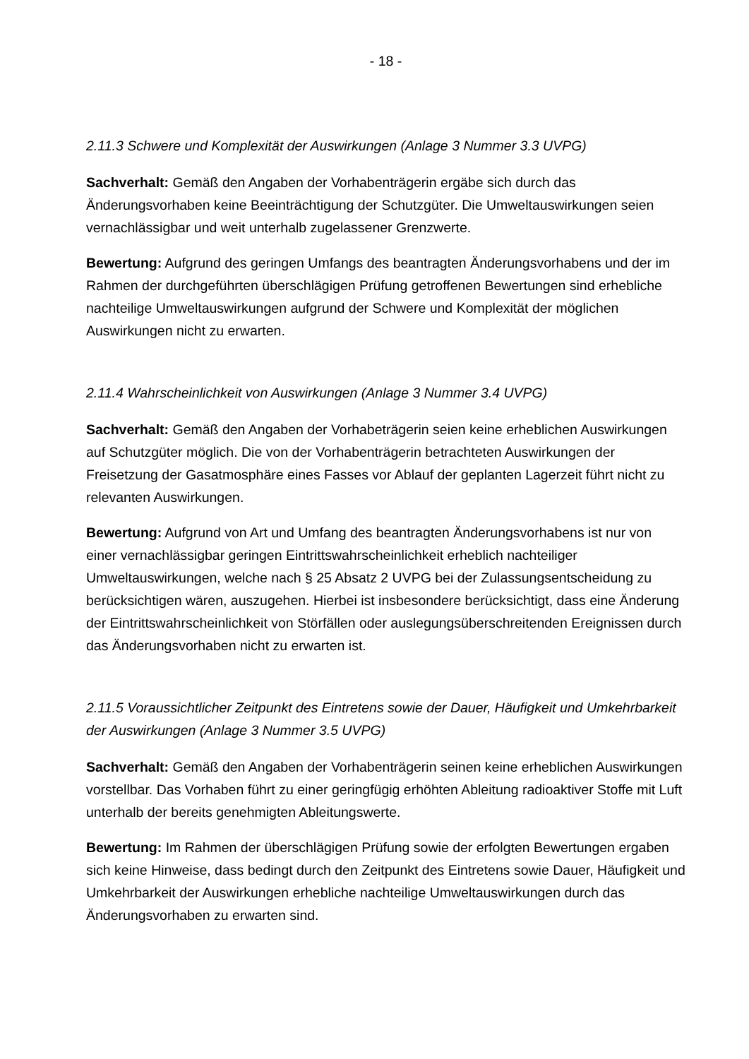- 18 -
2.11.3 Schwere und Komplexität der Auswirkungen (Anlage 3 Nummer 3.3 UVPG)
Sachverhalt: Gemäß den Angaben der Vorhabenträgerin ergäbe sich durch das Änderungsvorhaben keine Beeinträchtigung der Schutzgüter. Die Umweltauswirkungen seien vernachlässigbar und weit unterhalb zugelassener Grenzwerte.
Bewertung: Aufgrund des geringen Umfangs des beantragten Änderungsvorhabens und der im Rahmen der durchgeführten überschlägigen Prüfung getroffenen Bewertungen sind erhebliche nachteilige Umweltauswirkungen aufgrund der Schwere und Komplexität der möglichen Auswirkungen nicht zu erwarten.
2.11.4 Wahrscheinlichkeit von Auswirkungen (Anlage 3 Nummer 3.4 UVPG)
Sachverhalt: Gemäß den Angaben der Vorhabeträgerin seien keine erheblichen Auswirkungen auf Schutzgüter möglich. Die von der Vorhabenträgerin betrachteten Auswirkungen der Freisetzung der Gasatmosphäre eines Fasses vor Ablauf der geplanten Lagerzeit führt nicht zu relevanten Auswirkungen.
Bewertung: Aufgrund von Art und Umfang des beantragten Änderungsvorhabens ist nur von einer vernachlässigbar geringen Eintrittswahrscheinlichkeit erheblich nachteiliger Umweltauswirkungen, welche nach § 25 Absatz 2 UVPG bei der Zulassungsentscheidung zu berücksichtigen wären, auszugehen. Hierbei ist insbesondere berücksichtigt, dass eine Änderung der Eintrittswahrscheinlichkeit von Störfällen oder auslegungsüberschreitenden Ereignissen durch das Änderungsvorhaben nicht zu erwarten ist.
2.11.5 Voraussichtlicher Zeitpunkt des Eintretens sowie der Dauer, Häufigkeit und Umkehrbarkeit der Auswirkungen (Anlage 3 Nummer 3.5 UVPG)
Sachverhalt: Gemäß den Angaben der Vorhabenträgerin seinen keine erheblichen Auswirkungen vorstellbar. Das Vorhaben führt zu einer geringfügig erhöhten Ableitung radioaktiver Stoffe mit Luft unterhalb der bereits genehmigten Ableitungswerte.
Bewertung: Im Rahmen der überschlägigen Prüfung sowie der erfolgten Bewertungen ergaben sich keine Hinweise, dass bedingt durch den Zeitpunkt des Eintretens sowie Dauer, Häufigkeit und Umkehrbarkeit der Auswirkungen erhebliche nachteilige Umweltauswirkungen durch das Änderungsvorhaben zu erwarten sind.